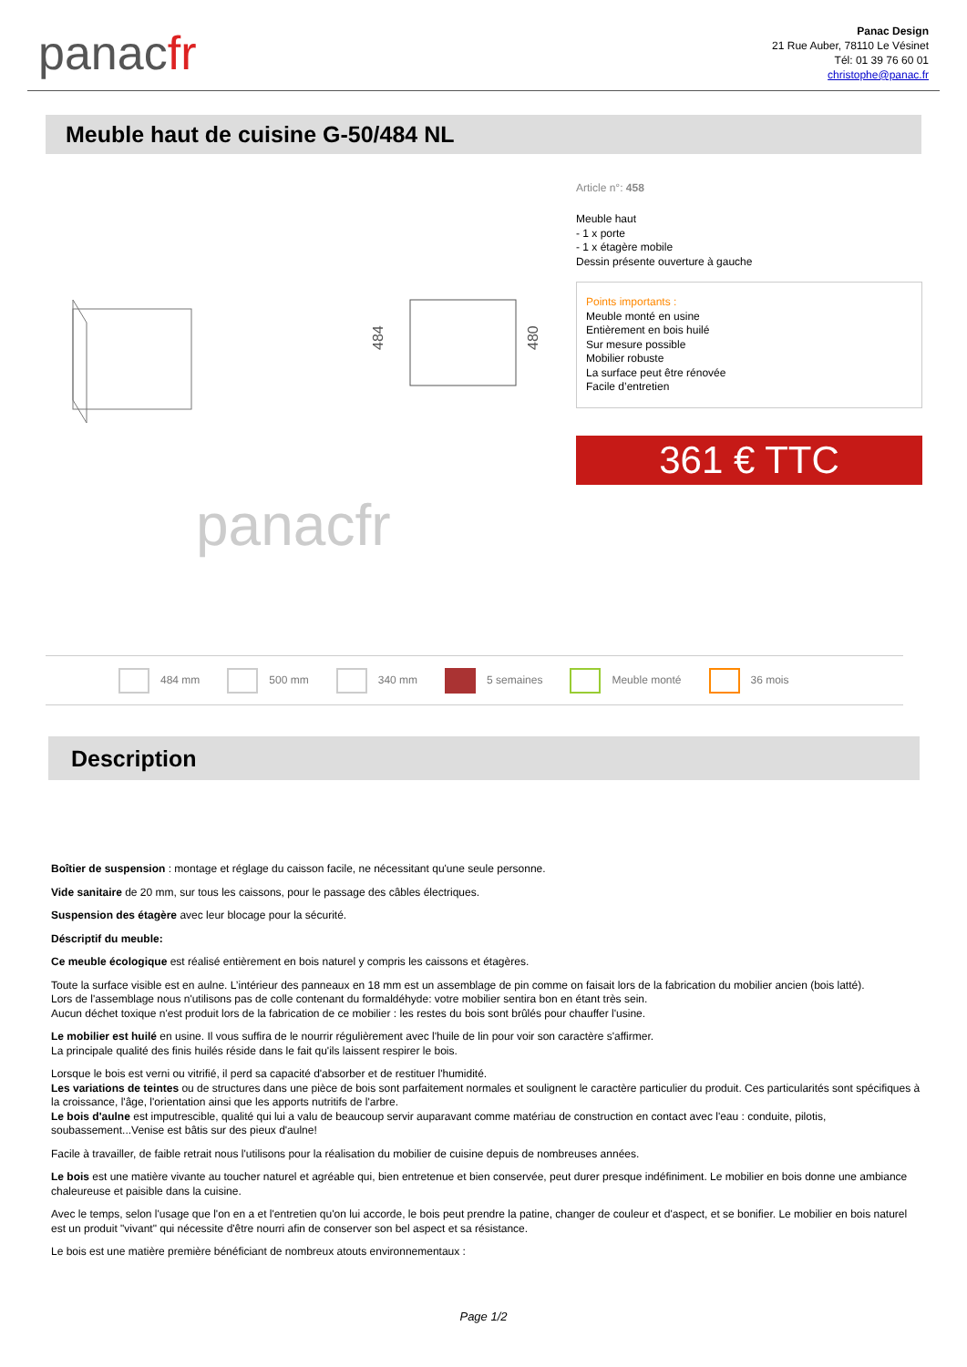panacfr
Panac Design
21 Rue Auber, 78110 Le Vésinet
Tél: 01 39 76 60 01
christophe@panac.fr
Meuble haut de cuisine G-50/484 NL
484
480
panacfr
Article n°: 458
Meuble haut
- 1 x porte
- 1 x étagère mobile
Dessin présente ouverture à gauche
Points importants :
Meuble monté en usine
Entièrement en bois huilé
Sur mesure possible
Mobilier robuste
La surface peut être rénovée
Facile d’entretien
361 € TTC
484 mm 500 mm 340 mm 5 semaines Meuble monté 36 mois
Description
Boîtier de suspension : montage et réglage du caisson facile, ne nécessitant qu'une seule personne.
Vide sanitaire de 20 mm, sur tous les caissons, pour le passage des câbles électriques.
Suspension des étagère avec leur blocage pour la sécurité.
Déscriptif du meuble:
Ce meuble écologique est réalisé entièrement en bois naturel y compris les caissons et étagères.
Toute la surface visible est en aulne. L’intérieur des panneaux en 18 mm est un assemblage de pin comme on faisait lors de la fabrication du mobilier ancien (bois latté).
Lors de l'assemblage nous n'utilisons pas de colle contenant du formaldéhyde: votre mobilier sentira bon en étant très sein.
Aucun déchet toxique n'est produit lors de la fabrication de ce mobilier : les restes du bois sont brûlés pour chauffer l'usine.
Le mobilier est huilé en usine. Il vous suffira de le nourrir régulièrement avec l'huile de lin pour voir son caractère s'affirmer.
La principale qualité des finis huilés réside dans le fait qu'ils laissent respirer le bois.
Lorsque le bois est verni ou vitrifié, il perd sa capacité d'absorber et de restituer l'humidité.
Les variations de teintes ou de structures dans une pièce de bois sont parfaitement normales et soulignent le caractère particulier du produit. Ces particularités sont spécifiques à la croissance, l'âge, l'orientation ainsi que les apports nutritifs de l'arbre.
Le bois d'aulne est imputrescible, qualité qui lui a valu de beaucoup servir auparavant comme matériau de construction en contact avec l'eau : conduite, pilotis, soubassement...Venise est bâtis sur des pieux d'aulne!
Facile à travailler, de faible retrait nous l'utilisons pour la réalisation du mobilier de cuisine depuis de nombreuses années.
Le bois est une matière vivante au toucher naturel et agréable qui, bien entretenue et bien conservée, peut durer presque indéfiniment. Le mobilier en bois donne une ambiance chaleureuse et paisible dans la cuisine.
Avec le temps, selon l'usage que l'on en a et l'entretien qu'on lui accorde, le bois peut prendre la patine, changer de couleur et d'aspect, et se bonifier. Le mobilier en bois naturel est un produit "vivant" qui nécessite d'être nourri afin de conserver son bel aspect et sa résistance.
Le bois est une matière première bénéficiant de nombreux atouts environnementaux :
Page 1/2